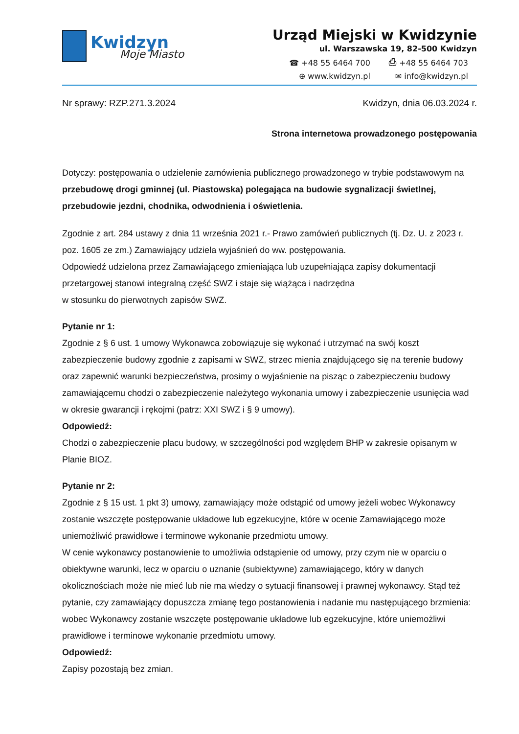Kwidzyn
Moje Miasto
Urząd Miejski w Kwidzynie
ul. Warszawska 19, 82-500 Kwidzyn
☎ +48 55 6464 700 ⎙ +48 55 6464 703 ⊕ www.kwidzyn.pl ✉ info@kwidzyn.pl
Nr sprawy: RZP.271.3.2024 Kwidzyn, dnia 06.03.2024 r.
Strona internetowa prowadzonego postępowania
Dotyczy: postępowania o udzielenie zamówienia publicznego prowadzonego w trybie podstawowym na przebudowę drogi gminnej (ul. Piastowska) polegająca na budowie sygnalizacji świetlnej, przebudowie jezdni, chodnika, odwodnienia i oświetlenia.
Zgodnie z art. 284 ustawy z dnia 11 września 2021 r.- Prawo zamówień publicznych (tj. Dz. U. z 2023 r. poz. 1605 ze zm.) Zamawiający udziela wyjaśnień do ww. postępowania.
Odpowiedź udzielona przez Zamawiającego zmieniająca lub uzupełniająca zapisy dokumentacji przetargowej stanowi integralną część SWZ i staje się wiążąca i nadrzędna
w stosunku do pierwotnych zapisów SWZ.
Pytanie nr 1:
Zgodnie z § 6 ust. 1 umowy Wykonawca zobowiązuje się wykonać i utrzymać na swój koszt zabezpieczenie budowy zgodnie z zapisami w SWZ, strzec mienia znajdującego się na terenie budowy oraz zapewnić warunki bezpieczeństwa, prosimy o wyjaśnienie na pisząc o zabezpieczeniu budowy zamawiającemu chodzi o zabezpieczenie należytego wykonania umowy i zabezpieczenie usunięcia wad w okresie gwarancji i rękojmi (patrz: XXI SWZ i § 9 umowy).
Odpowiedź:
Chodzi o zabezpieczenie placu budowy, w szczególności pod względem BHP w zakresie opisanym w Planie BIOZ.
Pytanie nr 2:
Zgodnie z § 15 ust. 1 pkt 3) umowy, zamawiający może odstąpić od umowy jeżeli wobec Wykonawcy zostanie wszczęte postępowanie układowe lub egzekucyjne, które w ocenie Zamawiającego może uniemożliwić prawidłowe i terminowe wykonanie przedmiotu umowy.
W cenie wykonawcy postanowienie to umożliwia odstąpienie od umowy, przy czym nie w oparciu o obiektywne warunki, lecz w oparciu o uznanie (subiektywne) zamawiającego, który w danych okolicznościach może nie mieć lub nie ma wiedzy o sytuacji finansowej i prawnej wykonawcy. Stąd też pytanie, czy zamawiający dopuszcza zmianę tego postanowienia i nadanie mu następującego brzmienia: wobec Wykonawcy zostanie wszczęte postępowanie układowe lub egzekucyjne, które uniemożliwi prawidłowe i terminowe wykonanie przedmiotu umowy.
Odpowiedź:
Zapisy pozostają bez zmian.